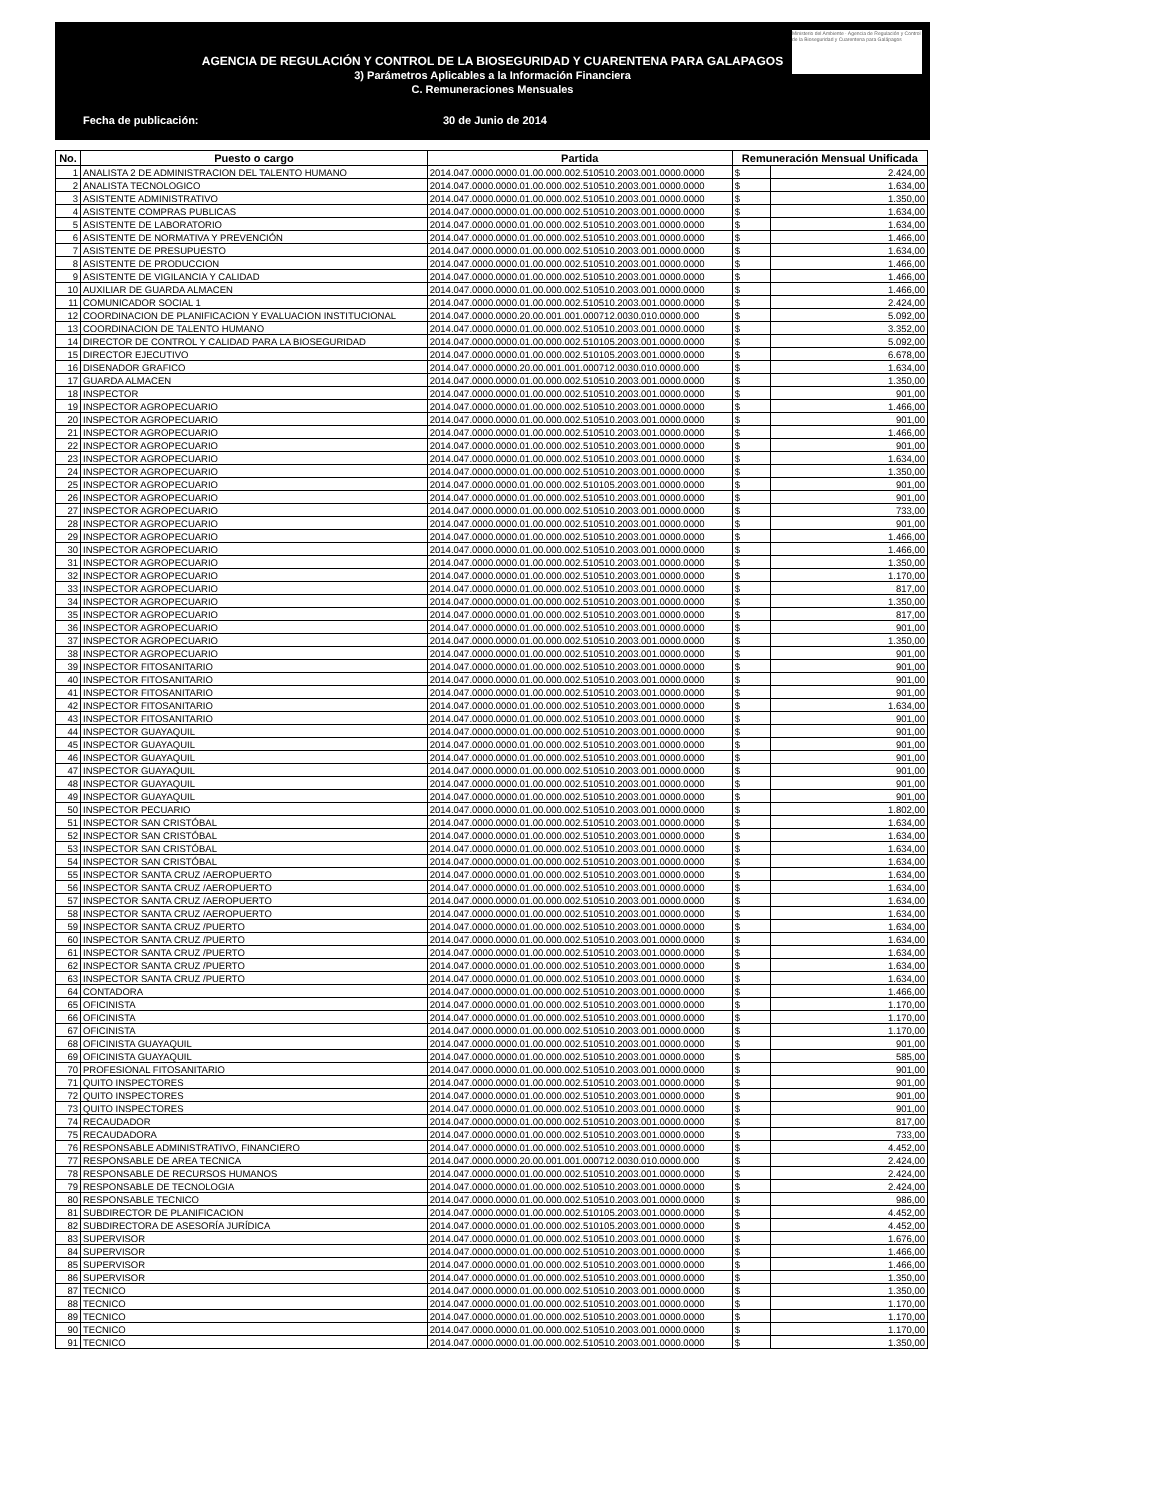Ministerio del Ambiente · Agencia de Regulación y Control de la Bioseguridad y Cuarentena para Galápagos
AGENCIA DE REGULACIÓN Y CONTROL DE LA BIOSEGURIDAD Y CUARENTENA PARA GALAPAGOS
3) Parámetros Aplicables a la Información Financiera
C. Remuneraciones Mensuales
Fecha de publicación: 30 de Junio de 2014
| No. | Puesto o cargo | Partida | Remuneración Mensual Unificada | |
| --- | --- | --- | --- | --- |
| 1 | ANALISTA 2 DE ADMINISTRACION DEL TALENTO HUMANO | 2014.047.0000.0000.01.00.000.002.510510.2003.001.0000.0000 | $ | 2.424,00 |
| 2 | ANALISTA TECNOLOGICO | 2014.047.0000.0000.01.00.000.002.510510.2003.001.0000.0000 | $ | 1.634,00 |
| 3 | ASISTENTE ADMINISTRATIVO | 2014.047.0000.0000.01.00.000.002.510510.2003.001.0000.0000 | $ | 1.350,00 |
| 4 | ASISTENTE COMPRAS PUBLICAS | 2014.047.0000.0000.01.00.000.002.510510.2003.001.0000.0000 | $ | 1.634,00 |
| 5 | ASISTENTE DE LABORATORIO | 2014.047.0000.0000.01.00.000.002.510510.2003.001.0000.0000 | $ | 1.634,00 |
| 6 | ASISTENTE DE NORMATIVA Y PREVENCIÓN | 2014.047.0000.0000.01.00.000.002.510510.2003.001.0000.0000 | $ | 1.466,00 |
| 7 | ASISTENTE DE PRESUPUESTO | 2014.047.0000.0000.01.00.000.002.510510.2003.001.0000.0000 | $ | 1.634,00 |
| 8 | ASISTENTE DE PRODUCCION | 2014.047.0000.0000.01.00.000.002.510510.2003.001.0000.0000 | $ | 1.466,00 |
| 9 | ASISTENTE DE VIGILANCIA Y CALIDAD | 2014.047.0000.0000.01.00.000.002.510510.2003.001.0000.0000 | $ | 1.466,00 |
| 10 | AUXILIAR DE GUARDA ALMACEN | 2014.047.0000.0000.01.00.000.002.510510.2003.001.0000.0000 | $ | 1.466,00 |
| 11 | COMUNICADOR SOCIAL 1 | 2014.047.0000.0000.01.00.000.002.510510.2003.001.0000.0000 | $ | 2.424,00 |
| 12 | COORDINACION DE PLANIFICACION Y EVALUACION INSTITUCIONAL | 2014.047.0000.0000.20.00.001.001.000712.0030.010.0000.000 | $ | 5.092,00 |
| 13 | COORDINACION DE TALENTO HUMANO | 2014.047.0000.0000.01.00.000.002.510510.2003.001.0000.0000 | $ | 3.352,00 |
| 14 | DIRECTOR DE CONTROL Y CALIDAD PARA LA BIOSEGURIDAD | 2014.047.0000.0000.01.00.000.002.510105.2003.001.0000.0000 | $ | 5.092,00 |
| 15 | DIRECTOR EJECUTIVO | 2014.047.0000.0000.01.00.000.002.510105.2003.001.0000.0000 | $ | 6.678,00 |
| 16 | DISENADOR GRAFICO | 2014.047.0000.0000.20.00.001.001.000712.0030.010.0000.000 | $ | 1.634,00 |
| 17 | GUARDA ALMACEN | 2014.047.0000.0000.01.00.000.002.510510.2003.001.0000.0000 | $ | 1.350,00 |
| 18 | INSPECTOR | 2014.047.0000.0000.01.00.000.002.510510.2003.001.0000.0000 | $ | 901,00 |
| 19 | INSPECTOR AGROPECUARIO | 2014.047.0000.0000.01.00.000.002.510510.2003.001.0000.0000 | $ | 1.466,00 |
| 20 | INSPECTOR AGROPECUARIO | 2014.047.0000.0000.01.00.000.002.510510.2003.001.0000.0000 | $ | 901,00 |
| 21 | INSPECTOR AGROPECUARIO | 2014.047.0000.0000.01.00.000.002.510510.2003.001.0000.0000 | $ | 1.466,00 |
| 22 | INSPECTOR AGROPECUARIO | 2014.047.0000.0000.01.00.000.002.510510.2003.001.0000.0000 | $ | 901,00 |
| 23 | INSPECTOR AGROPECUARIO | 2014.047.0000.0000.01.00.000.002.510510.2003.001.0000.0000 | $ | 1.634,00 |
| 24 | INSPECTOR AGROPECUARIO | 2014.047.0000.0000.01.00.000.002.510510.2003.001.0000.0000 | $ | 1.350,00 |
| 25 | INSPECTOR AGROPECUARIO | 2014.047.0000.0000.01.00.000.002.510105.2003.001.0000.0000 | $ | 901,00 |
| 26 | INSPECTOR AGROPECUARIO | 2014.047.0000.0000.01.00.000.002.510510.2003.001.0000.0000 | $ | 901,00 |
| 27 | INSPECTOR AGROPECUARIO | 2014.047.0000.0000.01.00.000.002.510510.2003.001.0000.0000 | $ | 733,00 |
| 28 | INSPECTOR AGROPECUARIO | 2014.047.0000.0000.01.00.000.002.510510.2003.001.0000.0000 | $ | 901,00 |
| 29 | INSPECTOR AGROPECUARIO | 2014.047.0000.0000.01.00.000.002.510510.2003.001.0000.0000 | $ | 1.466,00 |
| 30 | INSPECTOR AGROPECUARIO | 2014.047.0000.0000.01.00.000.002.510510.2003.001.0000.0000 | $ | 1.466,00 |
| 31 | INSPECTOR AGROPECUARIO | 2014.047.0000.0000.01.00.000.002.510510.2003.001.0000.0000 | $ | 1.350,00 |
| 32 | INSPECTOR AGROPECUARIO | 2014.047.0000.0000.01.00.000.002.510510.2003.001.0000.0000 | $ | 1.170,00 |
| 33 | INSPECTOR AGROPECUARIO | 2014.047.0000.0000.01.00.000.002.510510.2003.001.0000.0000 | $ | 817,00 |
| 34 | INSPECTOR AGROPECUARIO | 2014.047.0000.0000.01.00.000.002.510510.2003.001.0000.0000 | $ | 1.350,00 |
| 35 | INSPECTOR AGROPECUARIO | 2014.047.0000.0000.01.00.000.002.510510.2003.001.0000.0000 | $ | 817,00 |
| 36 | INSPECTOR AGROPECUARIO | 2014.047.0000.0000.01.00.000.002.510510.2003.001.0000.0000 | $ | 901,00 |
| 37 | INSPECTOR AGROPECUARIO | 2014.047.0000.0000.01.00.000.002.510510.2003.001.0000.0000 | $ | 1.350,00 |
| 38 | INSPECTOR AGROPECUARIO | 2014.047.0000.0000.01.00.000.002.510510.2003.001.0000.0000 | $ | 901,00 |
| 39 | INSPECTOR FITOSANITARIO | 2014.047.0000.0000.01.00.000.002.510510.2003.001.0000.0000 | $ | 901,00 |
| 40 | INSPECTOR FITOSANITARIO | 2014.047.0000.0000.01.00.000.002.510510.2003.001.0000.0000 | $ | 901,00 |
| 41 | INSPECTOR FITOSANITARIO | 2014.047.0000.0000.01.00.000.002.510510.2003.001.0000.0000 | $ | 901,00 |
| 42 | INSPECTOR FITOSANITARIO | 2014.047.0000.0000.01.00.000.002.510510.2003.001.0000.0000 | $ | 1.634,00 |
| 43 | INSPECTOR FITOSANITARIO | 2014.047.0000.0000.01.00.000.002.510510.2003.001.0000.0000 | $ | 901,00 |
| 44 | INSPECTOR GUAYAQUIL | 2014.047.0000.0000.01.00.000.002.510510.2003.001.0000.0000 | $ | 901,00 |
| 45 | INSPECTOR GUAYAQUIL | 2014.047.0000.0000.01.00.000.002.510510.2003.001.0000.0000 | $ | 901,00 |
| 46 | INSPECTOR GUAYAQUIL | 2014.047.0000.0000.01.00.000.002.510510.2003.001.0000.0000 | $ | 901,00 |
| 47 | INSPECTOR GUAYAQUIL | 2014.047.0000.0000.01.00.000.002.510510.2003.001.0000.0000 | $ | 901,00 |
| 48 | INSPECTOR GUAYAQUIL | 2014.047.0000.0000.01.00.000.002.510510.2003.001.0000.0000 | $ | 901,00 |
| 49 | INSPECTOR GUAYAQUIL | 2014.047.0000.0000.01.00.000.002.510510.2003.001.0000.0000 | $ | 901,00 |
| 50 | INSPECTOR PECUARIO | 2014.047.0000.0000.01.00.000.002.510510.2003.001.0000.0000 | $ | 1.802,00 |
| 51 | INSPECTOR SAN CRISTÓBAL | 2014.047.0000.0000.01.00.000.002.510510.2003.001.0000.0000 | $ | 1.634,00 |
| 52 | INSPECTOR SAN CRISTÓBAL | 2014.047.0000.0000.01.00.000.002.510510.2003.001.0000.0000 | $ | 1.634,00 |
| 53 | INSPECTOR SAN CRISTÓBAL | 2014.047.0000.0000.01.00.000.002.510510.2003.001.0000.0000 | $ | 1.634,00 |
| 54 | INSPECTOR SAN CRISTÓBAL | 2014.047.0000.0000.01.00.000.002.510510.2003.001.0000.0000 | $ | 1.634,00 |
| 55 | INSPECTOR SANTA CRUZ /AEROPUERTO | 2014.047.0000.0000.01.00.000.002.510510.2003.001.0000.0000 | $ | 1.634,00 |
| 56 | INSPECTOR SANTA CRUZ /AEROPUERTO | 2014.047.0000.0000.01.00.000.002.510510.2003.001.0000.0000 | $ | 1.634,00 |
| 57 | INSPECTOR SANTA CRUZ /AEROPUERTO | 2014.047.0000.0000.01.00.000.002.510510.2003.001.0000.0000 | $ | 1.634,00 |
| 58 | INSPECTOR SANTA CRUZ /AEROPUERTO | 2014.047.0000.0000.01.00.000.002.510510.2003.001.0000.0000 | $ | 1.634,00 |
| 59 | INSPECTOR SANTA CRUZ /PUERTO | 2014.047.0000.0000.01.00.000.002.510510.2003.001.0000.0000 | $ | 1.634,00 |
| 60 | INSPECTOR SANTA CRUZ /PUERTO | 2014.047.0000.0000.01.00.000.002.510510.2003.001.0000.0000 | $ | 1.634,00 |
| 61 | INSPECTOR SANTA CRUZ /PUERTO | 2014.047.0000.0000.01.00.000.002.510510.2003.001.0000.0000 | $ | 1.634,00 |
| 62 | INSPECTOR SANTA CRUZ /PUERTO | 2014.047.0000.0000.01.00.000.002.510510.2003.001.0000.0000 | $ | 1.634,00 |
| 63 | INSPECTOR SANTA CRUZ /PUERTO | 2014.047.0000.0000.01.00.000.002.510510.2003.001.0000.0000 | $ | 1.634,00 |
| 64 | CONTADORA | 2014.047.0000.0000.01.00.000.002.510510.2003.001.0000.0000 | $ | 1.466,00 |
| 65 | OFICINISTA | 2014.047.0000.0000.01.00.000.002.510510.2003.001.0000.0000 | $ | 1.170,00 |
| 66 | OFICINISTA | 2014.047.0000.0000.01.00.000.002.510510.2003.001.0000.0000 | $ | 1.170,00 |
| 67 | OFICINISTA | 2014.047.0000.0000.01.00.000.002.510510.2003.001.0000.0000 | $ | 1.170,00 |
| 68 | OFICINISTA GUAYAQUIL | 2014.047.0000.0000.01.00.000.002.510510.2003.001.0000.0000 | $ | 901,00 |
| 69 | OFICINISTA GUAYAQUIL | 2014.047.0000.0000.01.00.000.002.510510.2003.001.0000.0000 | $ | 585,00 |
| 70 | PROFESIONAL FITOSANITARIO | 2014.047.0000.0000.01.00.000.002.510510.2003.001.0000.0000 | $ | 901,00 |
| 71 | QUITO INSPECTORES | 2014.047.0000.0000.01.00.000.002.510510.2003.001.0000.0000 | $ | 901,00 |
| 72 | QUITO INSPECTORES | 2014.047.0000.0000.01.00.000.002.510510.2003.001.0000.0000 | $ | 901,00 |
| 73 | QUITO INSPECTORES | 2014.047.0000.0000.01.00.000.002.510510.2003.001.0000.0000 | $ | 901,00 |
| 74 | RECAUDADOR | 2014.047.0000.0000.01.00.000.002.510510.2003.001.0000.0000 | $ | 817,00 |
| 75 | RECAUDADORA | 2014.047.0000.0000.01.00.000.002.510510.2003.001.0000.0000 | $ | 733,00 |
| 76 | RESPONSABLE ADMINISTRATIVO, FINANCIERO | 2014.047.0000.0000.01.00.000.002.510510.2003.001.0000.0000 | $ | 4.452,00 |
| 77 | RESPONSABLE DE AREA TECNICA | 2014.047.0000.0000.20.00.001.001.000712.0030.010.0000.000 | $ | 2.424,00 |
| 78 | RESPONSABLE DE RECURSOS HUMANOS | 2014.047.0000.0000.01.00.000.002.510510.2003.001.0000.0000 | $ | 2.424,00 |
| 79 | RESPONSABLE DE TECNOLOGIA | 2014.047.0000.0000.01.00.000.002.510510.2003.001.0000.0000 | $ | 2.424,00 |
| 80 | RESPONSABLE TECNICO | 2014.047.0000.0000.01.00.000.002.510510.2003.001.0000.0000 | $ | 986,00 |
| 81 | SUBDIRECTOR DE PLANIFICACION | 2014.047.0000.0000.01.00.000.002.510105.2003.001.0000.0000 | $ | 4.452,00 |
| 82 | SUBDIRECTORA DE ASESORÍA JURÍDICA | 2014.047.0000.0000.01.00.000.002.510105.2003.001.0000.0000 | $ | 4.452,00 |
| 83 | SUPERVISOR | 2014.047.0000.0000.01.00.000.002.510510.2003.001.0000.0000 | $ | 1.676,00 |
| 84 | SUPERVISOR | 2014.047.0000.0000.01.00.000.002.510510.2003.001.0000.0000 | $ | 1.466,00 |
| 85 | SUPERVISOR | 2014.047.0000.0000.01.00.000.002.510510.2003.001.0000.0000 | $ | 1.466,00 |
| 86 | SUPERVISOR | 2014.047.0000.0000.01.00.000.002.510510.2003.001.0000.0000 | $ | 1.350,00 |
| 87 | TECNICO | 2014.047.0000.0000.01.00.000.002.510510.2003.001.0000.0000 | $ | 1.350,00 |
| 88 | TECNICO | 2014.047.0000.0000.01.00.000.002.510510.2003.001.0000.0000 | $ | 1.170,00 |
| 89 | TECNICO | 2014.047.0000.0000.01.00.000.002.510510.2003.001.0000.0000 | $ | 1.170,00 |
| 90 | TECNICO | 2014.047.0000.0000.01.00.000.002.510510.2003.001.0000.0000 | $ | 1.170,00 |
| 91 | TECNICO | 2014.047.0000.0000.01.00.000.002.510510.2003.001.0000.0000 | $ | 1.350,00 |